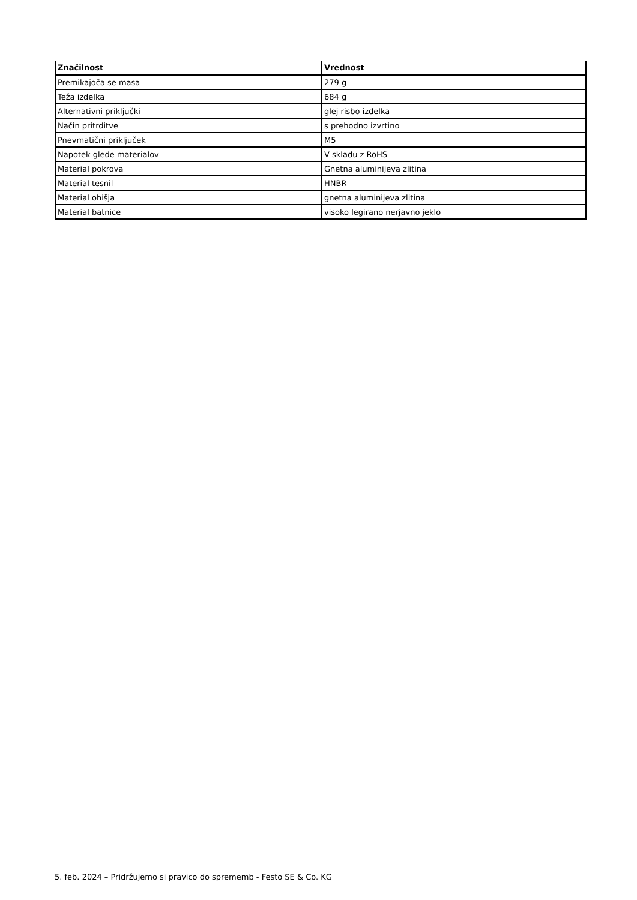| Značilnost | Vrednost |
| --- | --- |
| Premikajoča se masa | 279 g |
| Teža izdelka | 684 g |
| Alternativni priključki | glej risbo izdelka |
| Način pritrditve | s prehodno izvrtino |
| Pnevmatični priključek | M5 |
| Napotek glede materialov | V skladu z RoHS |
| Material pokrova | Gnetna aluminijeva zlitina |
| Material tesnil | HNBR |
| Material ohišja | gnetna aluminijeva zlitina |
| Material batnice | visoko legirano nerjavno jeklo |
5. feb. 2024 – Pridržujemo si pravico do sprememb - Festo SE & Co. KG